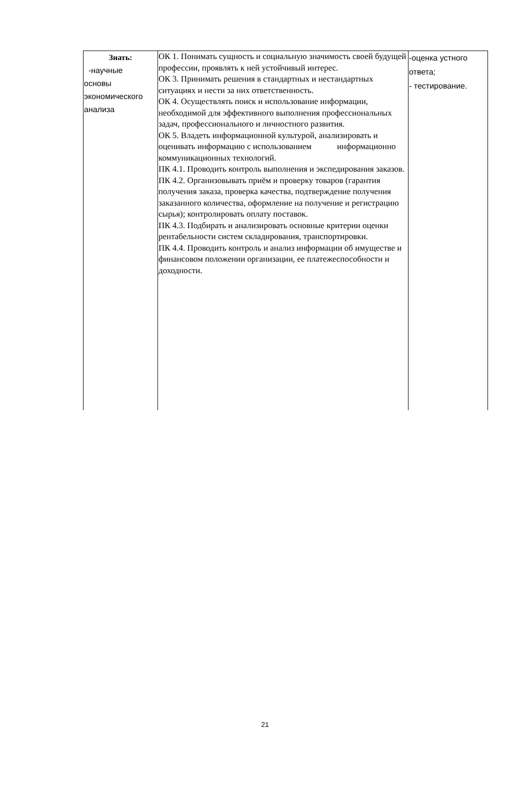| Знать: -научные основы экономического анализа | ОК 1. Понимать сущность и социальную значимость своей будущей профессии, проявлять к ней устойчивый интерес. ОК 3. Принимать решения в стандартных и нестандартных ситуациях и нести за них ответственность. ОК 4. Осуществлять поиск и использование информации, необходимой для эффективного выполнения профессиональных задач, профессионального и личностного развития. ОК 5. Владеть информационной культурой, анализировать и оценивать информацию с использованием информационно коммуникационных технологий. ПК 4.1. Проводить контроль выполнения и экспедирования заказов. ПК 4.2. Организовывать приём и проверку товаров (гарантия получения заказа, проверка качества, подтверждение получения заказанного количества, оформление на получение и регистрацию сырья); контролировать оплату поставок. ПК 4.3. Подбирать и анализировать основные критерии оценки рентабельности систем складирования, транспортировки. ПК 4.4. Проводить контроль и анализ информации об имуществе и финансовом положении организации, ее платежеспособности и доходности. | -оценка устного ответа; - тестирование. |
21